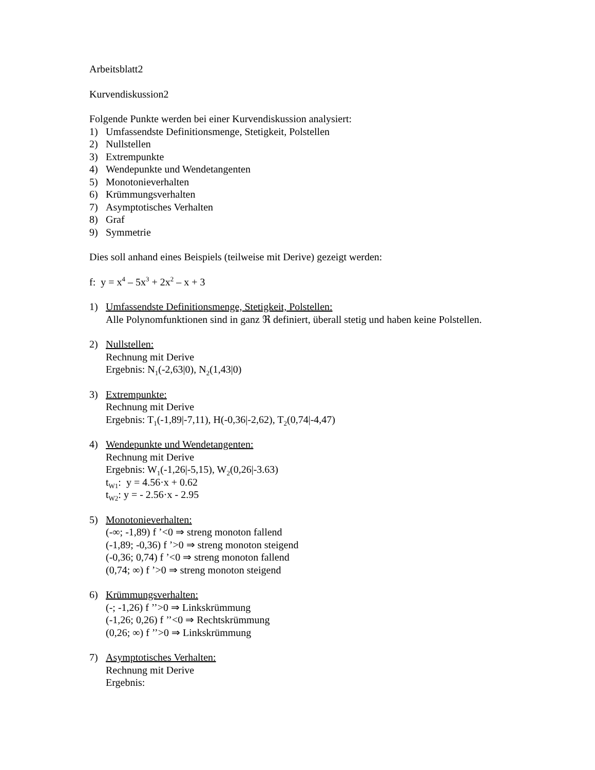Arbeitsblatt2
Kurvendiskussion2
Folgende Punkte werden bei einer Kurvendiskussion analysiert:
1) Umfassendste Definitionsmenge, Stetigkeit, Polstellen
2) Nullstellen
3) Extrempunkte
4) Wendepunkte und Wendetangenten
5) Monotonieverhalten
6) Krümmungsverhalten
7) Asymptotisches Verhalten
8) Graf
9) Symmetrie
Dies soll anhand eines Beispiels (teilweise mit Derive) gezeigt werden:
f: y = x<sup>4</sup> – 5x<sup>3</sup> + 2x<sup>2</sup> – x + 3
1) Umfassendste Definitionsmenge, Stetigkeit, Polstellen:
Alle Polynomfunktionen sind in ganz ℜ definiert, überall stetig und haben keine Polstellen.
2) Nullstellen:
Rechnung mit Derive
Ergebnis: N<sub>1</sub>(-2,63|0), N<sub>2</sub>(1,43|0)
3) Extrempunkte:
Rechnung mit Derive
Ergebnis: T<sub>1</sub>(-1,89|-7,11), H(-0,36|-2,62), T<sub>2</sub>(0,74|-4,47)
4) Wendepunkte und Wendetangenten:
Rechnung mit Derive
Ergebnis: W<sub>1</sub>(-1,26|-5,15), W<sub>2</sub>(0,26|-3.63)
t<sub>W1</sub>: y = 4.56·x + 0.62
t<sub>W2</sub>: y = - 2.56·x - 2.95
5) Monotonieverhalten:
(-∞; -1,89) f ’<0 ⇒ streng monoton fallend
(-1,89; -0,36) f ’>0 ⇒ streng monoton steigend
(-0,36; 0,74) f ’<0 ⇒ streng monoton fallend
(0,74; ∞) f ’>0 ⇒ streng monoton steigend
6) Krümmungsverhalten:
(-; -1,26) f ’’>0 ⇒ Linkskrümmung
(-1,26; 0,26) f ’’<0 ⇒ Rechtskrümmung
(0,26; ∞) f ’’>0 ⇒ Linkskrümmung
7) Asymptotisches Verhalten:
Rechnung mit Derive
Ergebnis: